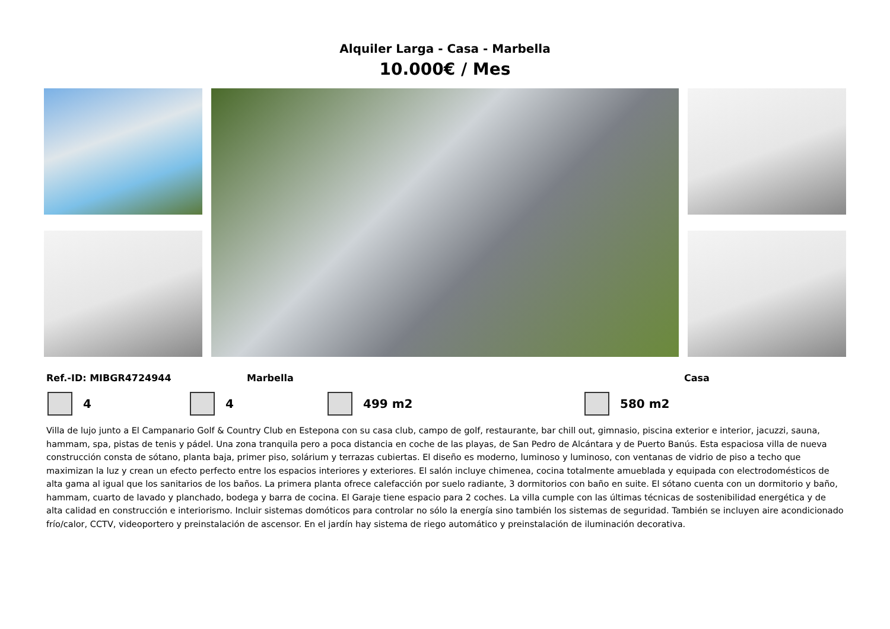Alquiler Larga - Casa - Marbella
10.000€ / Mes
Ref.-ID: MIBGR4724944 Marbella Casa
4 4 499 m2 580 m2
Villa de lujo junto a El Campanario Golf & Country Club en Estepona con su casa club, campo de golf, restaurante, bar chill out, gimnasio, piscina exterior e interior, jacuzzi, sauna, hammam, spa, pistas de tenis y pádel. Una zona tranquila pero a poca distancia en coche de las playas, de San Pedro de Alcántara y de Puerto Banús. Esta espaciosa villa de nueva construcción consta de sótano, planta baja, primer piso, solárium y terrazas cubiertas. El diseño es moderno, luminoso y luminoso, con ventanas de vidrio de piso a techo que maximizan la luz y crean un efecto perfecto entre los espacios interiores y exteriores. El salón incluye chimenea, cocina totalmente amueblada y equipada con electrodomésticos de alta gama al igual que los sanitarios de los baños. La primera planta ofrece calefacción por suelo radiante, 3 dormitorios con baño en suite. El sótano cuenta con un dormitorio y baño, hammam, cuarto de lavado y planchado, bodega y barra de cocina. El Garaje tiene espacio para 2 coches. La villa cumple con las últimas técnicas de sostenibilidad energética y de alta calidad en construcción e interiorismo. Incluir sistemas domóticos para controlar no sólo la energía sino también los sistemas de seguridad. También se incluyen aire acondicionado frío/calor, CCTV, videoportero y preinstalación de ascensor. En el jardín hay sistema de riego automático y preinstalación de iluminación decorativa.